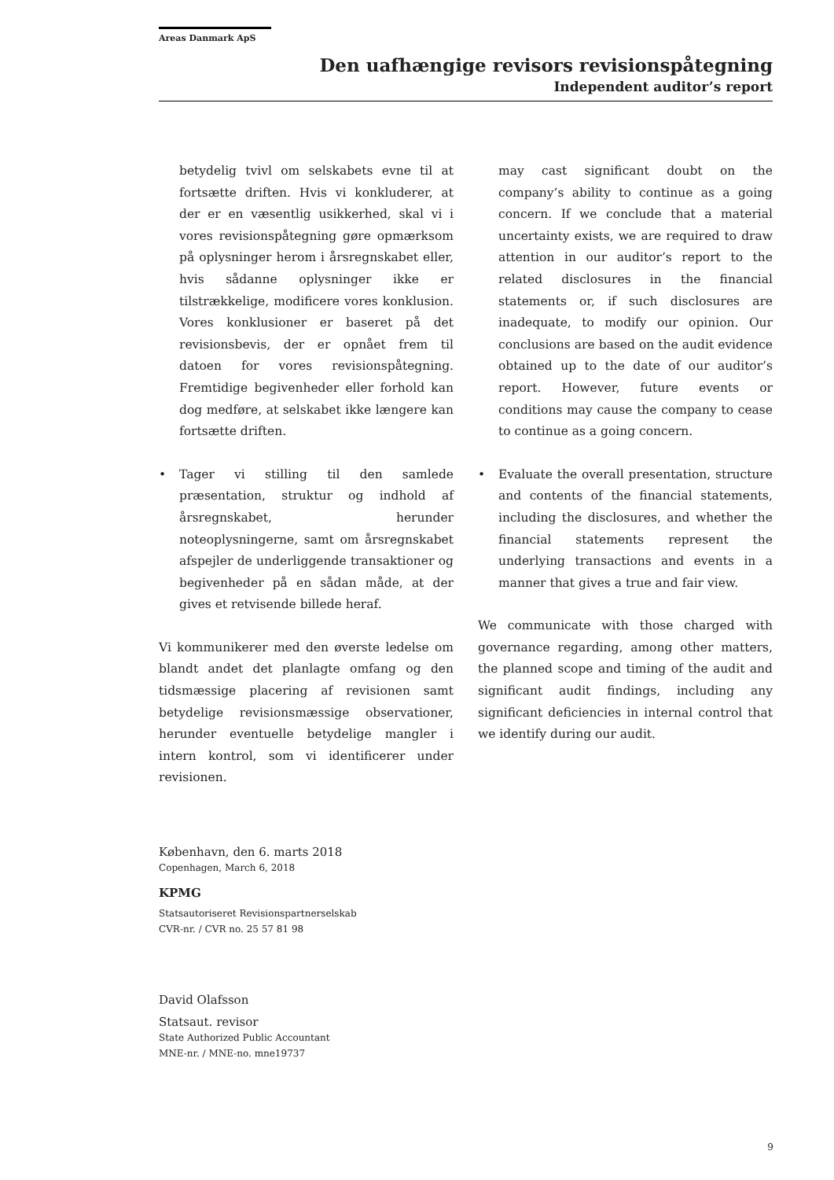Areas Danmark ApS
Den uafhængige revisors revisionspåtegning
Independent auditor’s report
betydelig tvivl om selskabets evne til at fortsætte driften. Hvis vi konkluderer, at der er en væsentlig usikkerhed, skal vi i vores revisionspåtegning gøre opmærksom på oplysninger herom i årsregnskabet eller, hvis sådanne oplysninger ikke er tilstrækkelige, modificere vores konklusion. Vores konklusioner er baseret på det revisionsbevis, der er opnået frem til datoen for vores revisionspåtegning. Fremtidige begivenheder eller forhold kan dog medføre, at selskabet ikke længere kan fortsætte driften.
• Tager vi stilling til den samlede præsentation, struktur og indhold af årsregnskabet, herunder noteoplysningerne, samt om årsregnskabet afspejler de underliggende transaktioner og begivenheder på en sådan måde, at der gives et retvisende billede heraf.
Vi kommunikerer med den øverste ledelse om blandt andet det planlagte omfang og den tidsmæssige placering af revisionen samt betydelige revisionsmæssige observationer, herunder eventuelle betydelige mangler i intern kontrol, som vi identificerer under revisionen.
may cast significant doubt on the company’s ability to continue as a going concern. If we conclude that a material uncertainty exists, we are required to draw attention in our auditor’s report to the related disclosures in the financial statements or, if such disclosures are inadequate, to modify our opinion. Our conclusions are based on the audit evidence obtained up to the date of our auditor’s report. However, future events or conditions may cause the company to cease to continue as a going concern.
• Evaluate the overall presentation, structure and contents of the financial statements, including the disclosures, and whether the financial statements represent the underlying transactions and events in a manner that gives a true and fair view.
We communicate with those charged with governance regarding, among other matters, the planned scope and timing of the audit and significant audit findings, including any significant deficiencies in internal control that we identify during our audit.
København, den 6. marts 2018
Copenhagen, March 6, 2018
KPMG
Statsautoriseret Revisionspartnerselskab
CVR-nr. / CVR no. 25 57 81 98
David Olafsson
Statsaut. revisor
State Authorized Public Accountant
MNE-nr. / MNE-no. mne19737
9